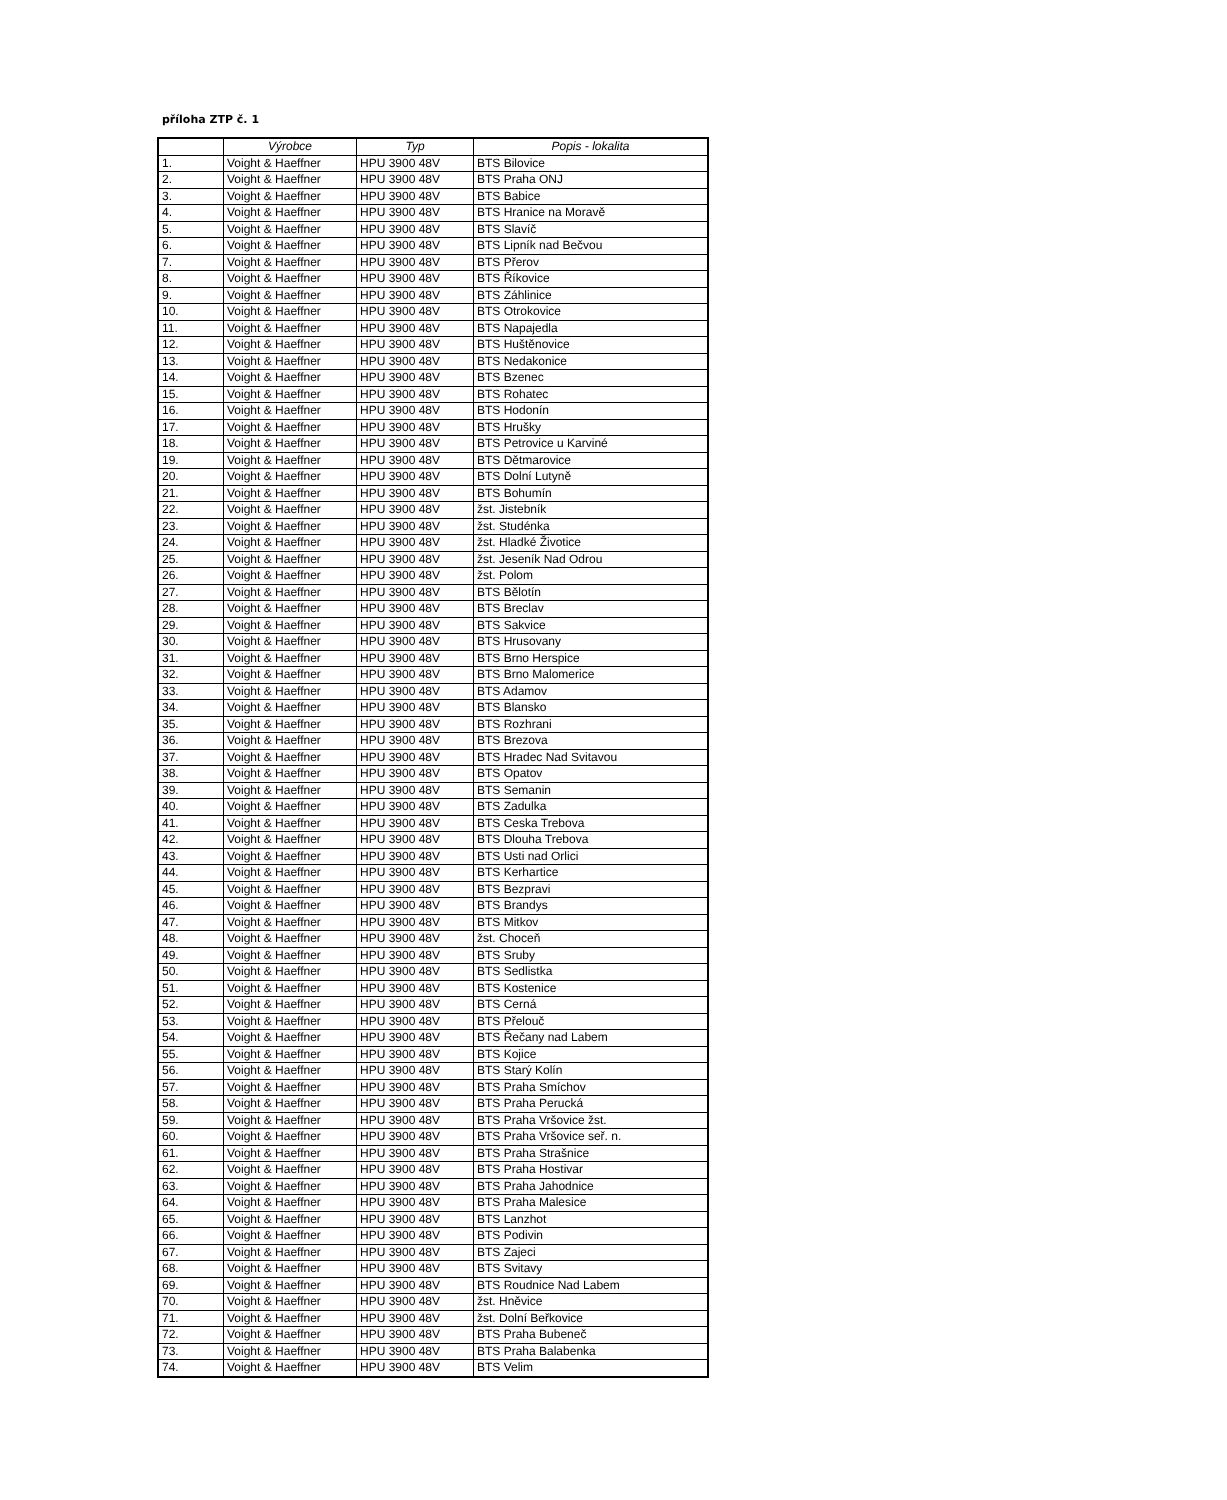příloha ZTP č. 1
| | Výrobce | Typ | Popis - lokalita |
| --- | --- | --- | --- |
| 1. | Voight & Haeffner | HPU 3900 48V | BTS Bilovice |
| 2. | Voight & Haeffner | HPU 3900 48V | BTS Praha ONJ |
| 3. | Voight & Haeffner | HPU 3900 48V | BTS Babice |
| 4. | Voight & Haeffner | HPU 3900 48V | BTS Hranice na Moravě |
| 5. | Voight & Haeffner | HPU 3900 48V | BTS Slavíč |
| 6. | Voight & Haeffner | HPU 3900 48V | BTS Lipník nad Bečvou |
| 7. | Voight & Haeffner | HPU 3900 48V | BTS Přerov |
| 8. | Voight & Haeffner | HPU 3900 48V | BTS Říkovice |
| 9. | Voight & Haeffner | HPU 3900 48V | BTS Záhlinice |
| 10. | Voight & Haeffner | HPU 3900 48V | BTS Otrokovice |
| 11. | Voight & Haeffner | HPU 3900 48V | BTS Napajedla |
| 12. | Voight & Haeffner | HPU 3900 48V | BTS Huštěnovice |
| 13. | Voight & Haeffner | HPU 3900 48V | BTS Nedakonice |
| 14. | Voight & Haeffner | HPU 3900 48V | BTS Bzenec |
| 15. | Voight & Haeffner | HPU 3900 48V | BTS Rohatec |
| 16. | Voight & Haeffner | HPU 3900 48V | BTS Hodonín |
| 17. | Voight & Haeffner | HPU 3900 48V | BTS Hrušky |
| 18. | Voight & Haeffner | HPU 3900 48V | BTS Petrovice u Karviné |
| 19. | Voight & Haeffner | HPU 3900 48V | BTS Dětmarovice |
| 20. | Voight & Haeffner | HPU 3900 48V | BTS Dolní Lutyně |
| 21. | Voight & Haeffner | HPU 3900 48V | BTS Bohumín |
| 22. | Voight & Haeffner | HPU 3900 48V | žst. Jistebník |
| 23. | Voight & Haeffner | HPU 3900 48V | žst. Studénka |
| 24. | Voight & Haeffner | HPU 3900 48V | žst. Hladké Životice |
| 25. | Voight & Haeffner | HPU 3900 48V | žst. Jeseník Nad Odrou |
| 26. | Voight & Haeffner | HPU 3900 48V | žst. Polom |
| 27. | Voight & Haeffner | HPU 3900 48V | BTS Bělotín |
| 28. | Voight & Haeffner | HPU 3900 48V | BTS Breclav |
| 29. | Voight & Haeffner | HPU 3900 48V | BTS Sakvice |
| 30. | Voight & Haeffner | HPU 3900 48V | BTS Hrusovany |
| 31. | Voight & Haeffner | HPU 3900 48V | BTS Brno Herspice |
| 32. | Voight & Haeffner | HPU 3900 48V | BTS Brno Malomerice |
| 33. | Voight & Haeffner | HPU 3900 48V | BTS Adamov |
| 34. | Voight & Haeffner | HPU 3900 48V | BTS Blansko |
| 35. | Voight & Haeffner | HPU 3900 48V | BTS Rozhrani |
| 36. | Voight & Haeffner | HPU 3900 48V | BTS Brezova |
| 37. | Voight & Haeffner | HPU 3900 48V | BTS Hradec Nad Svitavou |
| 38. | Voight & Haeffner | HPU 3900 48V | BTS Opatov |
| 39. | Voight & Haeffner | HPU 3900 48V | BTS Semanin |
| 40. | Voight & Haeffner | HPU 3900 48V | BTS Zadulka |
| 41. | Voight & Haeffner | HPU 3900 48V | BTS Ceska Trebova |
| 42. | Voight & Haeffner | HPU 3900 48V | BTS Dlouha Trebova |
| 43. | Voight & Haeffner | HPU 3900 48V | BTS Usti nad Orlici |
| 44. | Voight & Haeffner | HPU 3900 48V | BTS Kerhartice |
| 45. | Voight & Haeffner | HPU 3900 48V | BTS Bezpravi |
| 46. | Voight & Haeffner | HPU 3900 48V | BTS Brandys |
| 47. | Voight & Haeffner | HPU 3900 48V | BTS Mitkov |
| 48. | Voight & Haeffner | HPU 3900 48V | žst. Choceň |
| 49. | Voight & Haeffner | HPU 3900 48V | BTS Sruby |
| 50. | Voight & Haeffner | HPU 3900 48V | BTS Sedlistka |
| 51. | Voight & Haeffner | HPU 3900 48V | BTS Kostenice |
| 52. | Voight & Haeffner | HPU 3900 48V | BTS Cerná |
| 53. | Voight & Haeffner | HPU 3900 48V | BTS Přelouč |
| 54. | Voight & Haeffner | HPU 3900 48V | BTS Řečany nad Labem |
| 55. | Voight & Haeffner | HPU 3900 48V | BTS Kojice |
| 56. | Voight & Haeffner | HPU 3900 48V | BTS Starý Kolín |
| 57. | Voight & Haeffner | HPU 3900 48V | BTS Praha Smíchov |
| 58. | Voight & Haeffner | HPU 3900 48V | BTS Praha Perucká |
| 59. | Voight & Haeffner | HPU 3900 48V | BTS Praha Vršovice žst. |
| 60. | Voight & Haeffner | HPU 3900 48V | BTS Praha Vršovice seř. n. |
| 61. | Voight & Haeffner | HPU 3900 48V | BTS Praha Strašnice |
| 62. | Voight & Haeffner | HPU 3900 48V | BTS Praha Hostivar |
| 63. | Voight & Haeffner | HPU 3900 48V | BTS Praha Jahodnice |
| 64. | Voight & Haeffner | HPU 3900 48V | BTS Praha Malesice |
| 65. | Voight & Haeffner | HPU 3900 48V | BTS Lanzhot |
| 66. | Voight & Haeffner | HPU 3900 48V | BTS Podivin |
| 67. | Voight & Haeffner | HPU 3900 48V | BTS Zajeci |
| 68. | Voight & Haeffner | HPU 3900 48V | BTS Svitavy |
| 69. | Voight & Haeffner | HPU 3900 48V | BTS Roudnice Nad Labem |
| 70. | Voight & Haeffner | HPU 3900 48V | žst. Hněvice |
| 71. | Voight & Haeffner | HPU 3900 48V | žst. Dolní Beřkovice |
| 72. | Voight & Haeffner | HPU 3900 48V | BTS Praha Bubeneč |
| 73. | Voight & Haeffner | HPU 3900 48V | BTS Praha Balabenka |
| 74. | Voight & Haeffner | HPU 3900 48V | BTS Velim |